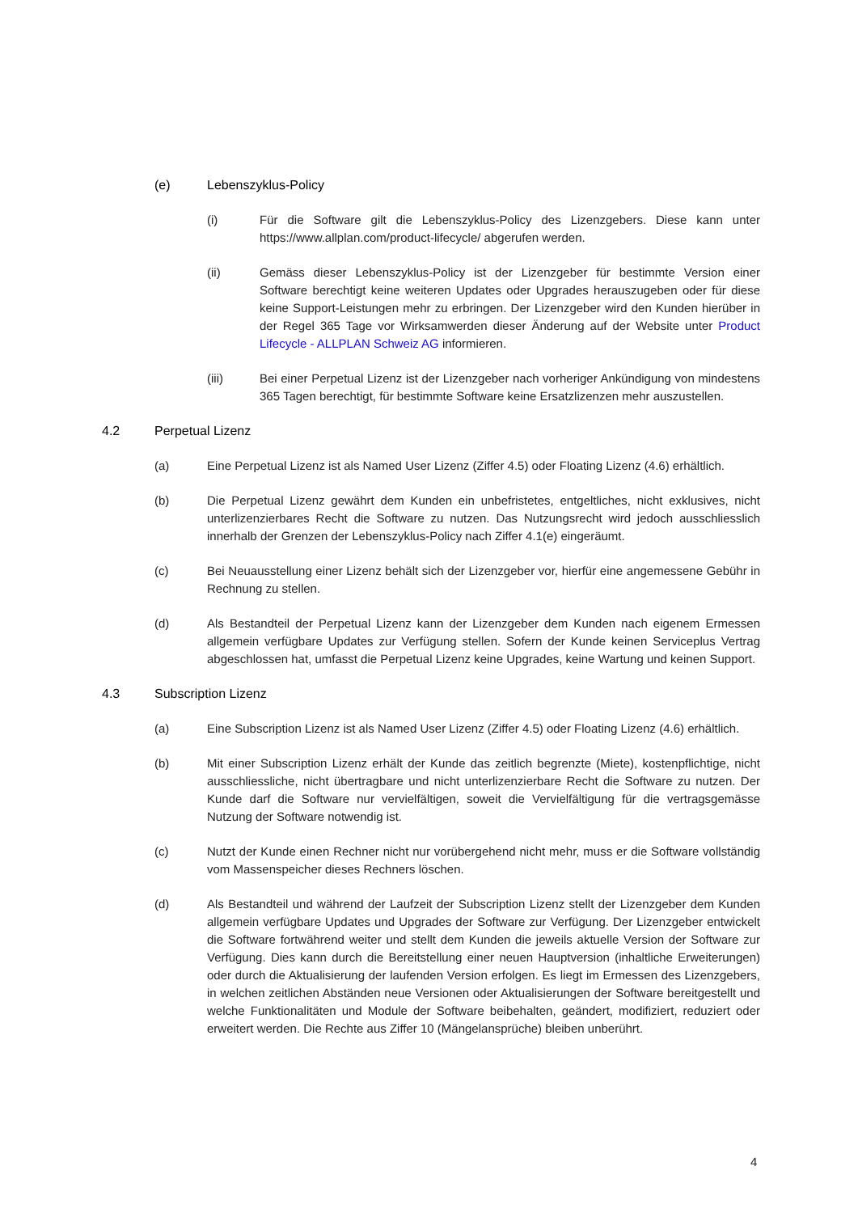(e) Lebenszyklus-Policy
(i) Für die Software gilt die Lebenszyklus-Policy des Lizenzgebers. Diese kann unter https://www.allplan.com/product-lifecycle/ abgerufen werden.
(ii) Gemäss dieser Lebenszyklus-Policy ist der Lizenzgeber für bestimmte Version einer Software berechtigt keine weiteren Updates oder Upgrades herauszugeben oder für diese keine Support-Leistungen mehr zu erbringen. Der Lizenzgeber wird den Kunden hierüber in der Regel 365 Tage vor Wirksamwerden dieser Änderung auf der Website unter Product Lifecycle - ALLPLAN Schweiz AG informieren.
(iii) Bei einer Perpetual Lizenz ist der Lizenzgeber nach vorheriger Ankündigung von mindestens 365 Tagen berechtigt, für bestimmte Software keine Ersatzlizenzen mehr auszustellen.
4.2 Perpetual Lizenz
(a) Eine Perpetual Lizenz ist als Named User Lizenz (Ziffer 4.5) oder Floating Lizenz (4.6) erhältlich.
(b) Die Perpetual Lizenz gewährt dem Kunden ein unbefristetes, entgeltliches, nicht exklusives, nicht unterlizenzierbares Recht die Software zu nutzen. Das Nutzungsrecht wird jedoch ausschliesslich innerhalb der Grenzen der Lebenszyklus-Policy nach Ziffer 4.1(e) eingeräumt.
(c) Bei Neuausstellung einer Lizenz behält sich der Lizenzgeber vor, hierfür eine angemessene Gebühr in Rechnung zu stellen.
(d) Als Bestandteil der Perpetual Lizenz kann der Lizenzgeber dem Kunden nach eigenem Ermessen allgemein verfügbare Updates zur Verfügung stellen. Sofern der Kunde keinen Serviceplus Vertrag abgeschlossen hat, umfasst die Perpetual Lizenz keine Upgrades, keine Wartung und keinen Support.
4.3 Subscription Lizenz
(a) Eine Subscription Lizenz ist als Named User Lizenz (Ziffer 4.5) oder Floating Lizenz (4.6) erhältlich.
(b) Mit einer Subscription Lizenz erhält der Kunde das zeitlich begrenzte (Miete), kostenpflichtige, nicht ausschliessliche, nicht übertragbare und nicht unterlizenzierbare Recht die Software zu nutzen. Der Kunde darf die Software nur vervielfältigen, soweit die Vervielfältigung für die vertragsgemässe Nutzung der Software notwendig ist.
(c) Nutzt der Kunde einen Rechner nicht nur vorübergehend nicht mehr, muss er die Software vollständig vom Massenspeicher dieses Rechners löschen.
(d) Als Bestandteil und während der Laufzeit der Subscription Lizenz stellt der Lizenzgeber dem Kunden allgemein verfügbare Updates und Upgrades der Software zur Verfügung. Der Lizenzgeber entwickelt die Software fortwährend weiter und stellt dem Kunden die jeweils aktuelle Version der Software zur Verfügung. Dies kann durch die Bereitstellung einer neuen Hauptversion (inhaltliche Erweiterungen) oder durch die Aktualisierung der laufenden Version erfolgen. Es liegt im Ermessen des Lizenzgebers, in welchen zeitlichen Abständen neue Versionen oder Aktualisierungen der Software bereitgestellt und welche Funktionalitäten und Module der Software beibehalten, geändert, modifiziert, reduziert oder erweitert werden. Die Rechte aus Ziffer 10 (Mängelansprüche) bleiben unberührt.
4